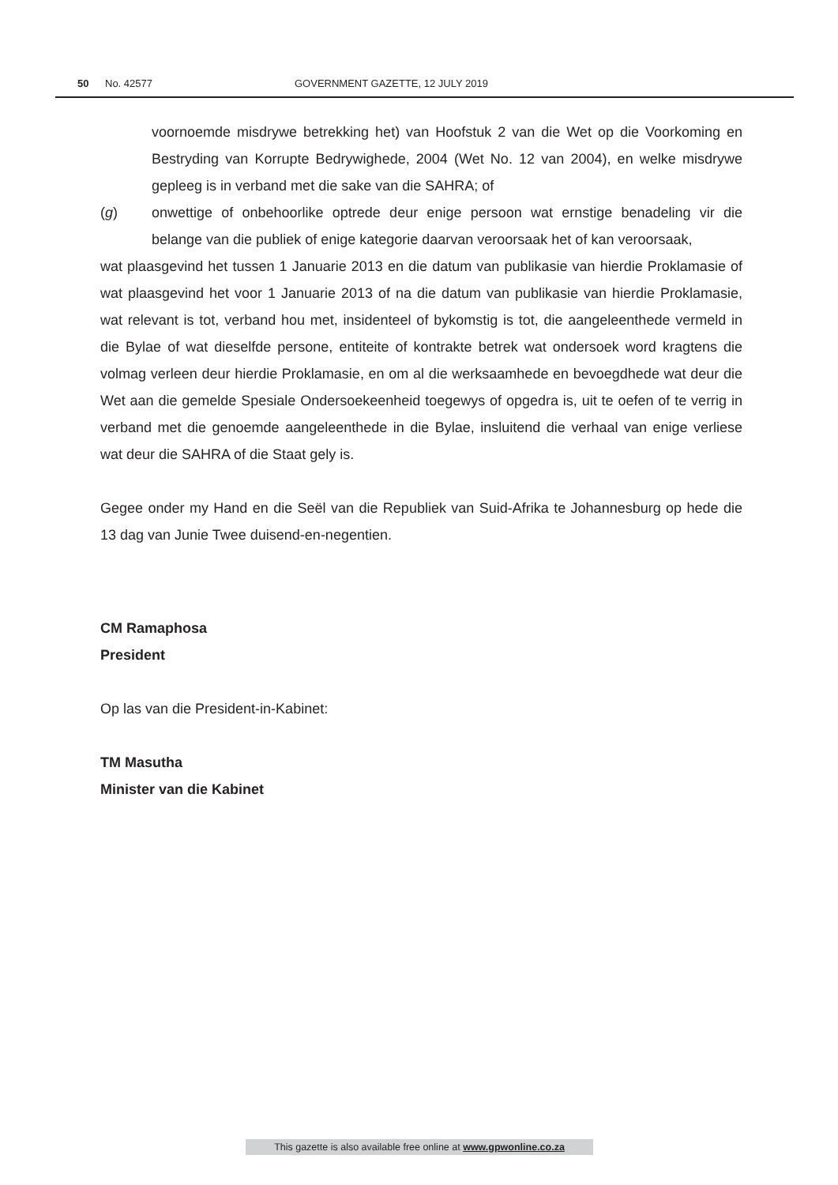50 No. 42577 GOVERNMENT GAZETTE, 12 JULY 2019
voornoemde misdrywe betrekking het) van Hoofstuk 2 van die Wet op die Voorkoming en Bestryding van Korrupte Bedrywighede, 2004 (Wet No. 12 van 2004), en welke misdrywe gepleeg is in verband met die sake van die SAHRA; of
(g) onwettige of onbehoorlike optrede deur enige persoon wat ernstige benadeling vir die belange van die publiek of enige kategorie daarvan veroorsaak het of kan veroorsaak,
wat plaasgevind het tussen 1 Januarie 2013 en die datum van publikasie van hierdie Proklamasie of wat plaasgevind het voor 1 Januarie 2013 of na die datum van publikasie van hierdie Proklamasie, wat relevant is tot, verband hou met, insidenteel of bykomstig is tot, die aangeleenthede vermeld in die Bylae of wat dieselfde persone, entiteite of kontrakte betrek wat ondersoek word kragtens die volmag verleen deur hierdie Proklamasie, en om al die werksaamhede en bevoegdhede wat deur die Wet aan die gemelde Spesiale Ondersoekeenheid toegewys of opgedra is, uit te oefen of te verrig in verband met die genoemde aangeleenthede in die Bylae, insluitend die verhaal van enige verliese wat deur die SAHRA of die Staat gely is.
Gegee onder my Hand en die Seël van die Republiek van Suid-Afrika te Johannesburg op hede die 13 dag van Junie Twee duisend-en-negentien.
CM Ramaphosa
President
Op las van die President-in-Kabinet:
TM Masutha
Minister van die Kabinet
This gazette is also available free online at www.gpwonline.co.za